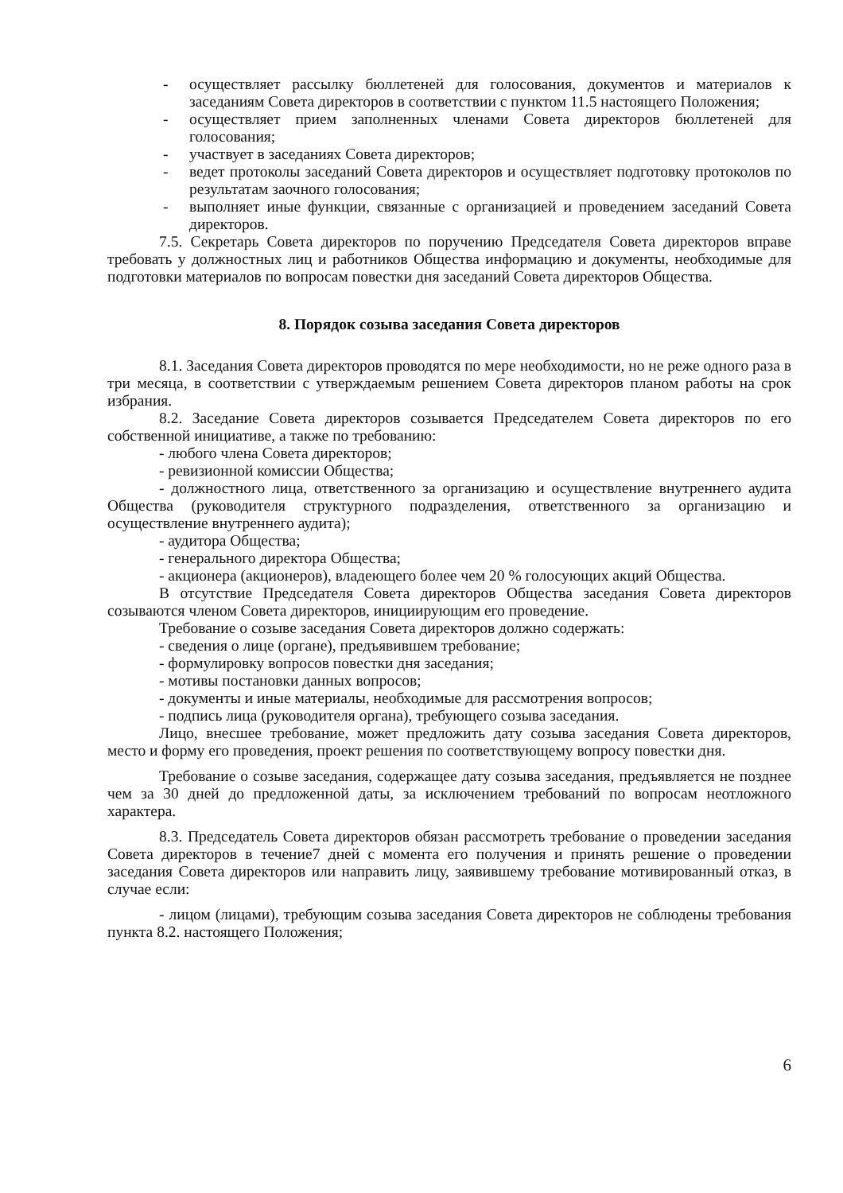- осуществляет рассылку бюллетеней для голосования, документов и материалов к заседаниям Совета директоров в соответствии с пунктом 11.5 настоящего Положения;
- осуществляет прием заполненных членами Совета директоров бюллетеней для голосования;
- участвует в заседаниях Совета директоров;
- ведет протоколы заседаний Совета директоров и осуществляет подготовку протоколов по результатам заочного голосования;
- выполняет иные функции, связанные с организацией и проведением заседаний Совета директоров.
7.5. Секретарь Совета директоров по поручению Председателя Совета директоров вправе требовать у должностных лиц и работников Общества информацию и документы, необходимые для подготовки материалов по вопросам повестки дня заседаний Совета директоров Общества.
8. Порядок созыва заседания Совета директоров
8.1. Заседания Совета директоров проводятся по мере необходимости, но не реже одного раза в три месяца, в соответствии с утверждаемым решением Совета директоров планом работы на срок избрания.
8.2. Заседание Совета директоров созывается Председателем Совета директоров по его собственной инициативе, а также по требованию:
- любого члена Совета директоров;
- ревизионной комиссии Общества;
- должностного лица, ответственного за организацию и осуществление внутреннего аудита Общества (руководителя структурного подразделения, ответственного за организацию и осуществление внутреннего аудита);
- аудитора Общества;
- генерального директора Общества;
- акционера (акционеров), владеющего более чем 20 % голосующих акций Общества.
В отсутствие Председателя Совета директоров Общества заседания Совета директоров созываются членом Совета директоров, инициирующим его проведение.
Требование о созыве заседания Совета директоров должно содержать:
- сведения о лице (органе), предъявившем требование;
- формулировку вопросов повестки дня заседания;
- мотивы постановки данных вопросов;
- документы и иные материалы, необходимые для рассмотрения вопросов;
- подпись лица (руководителя органа), требующего созыва заседания.
Лицо, внесшее требование, может предложить дату созыва заседания Совета директоров, место и форму его проведения, проект решения по соответствующему вопросу повестки дня.
Требование о созыве заседания, содержащее дату созыва заседания, предъявляется не позднее чем за 30 дней до предложенной даты, за исключением требований по вопросам неотложного характера.
8.3. Председатель Совета директоров обязан рассмотреть требование о проведении заседания Совета директоров в течение7 дней с момента его получения и принять решение о проведении заседания Совета директоров или направить лицу, заявившему требование мотивированный отказ, в случае если:
- лицом (лицами), требующим созыва заседания Совета директоров не соблюдены требования пункта 8.2. настоящего Положения;
6